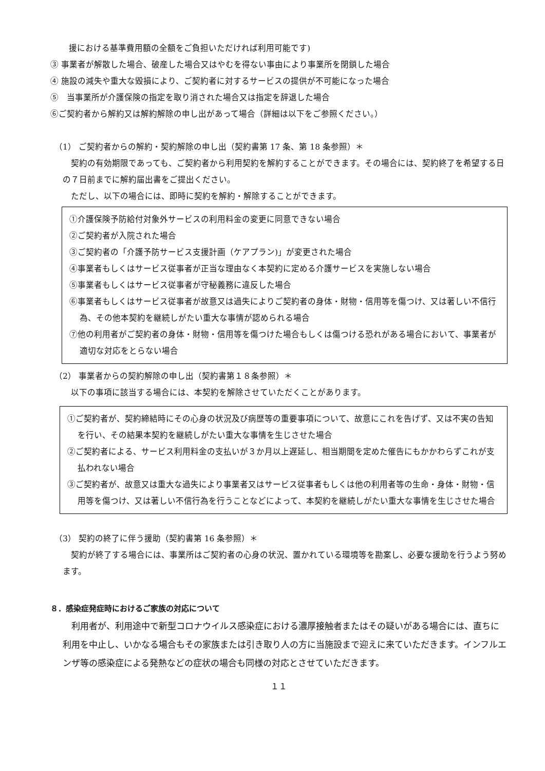援における基準費用額の全額をご負担いただければ利用可能です)
③ 事業者が解散した場合、破産した場合又はやむを得ない事由により事業所を閉鎖した場合
④ 施設の減失や重大な毀損により、ご契約者に対するサービスの提供が不可能になった場合
⑤　当事業所が介護保険の指定を取り消された場合又は指定を辞退した場合
⑥ご契約者から解約又は解約解除の申し出があって場合（詳細は以下をご参照ください。）
　（1） ご契約者からの解約・契約解除の申し出（契約書第 17 条、第 18 条参照）＊
　契約の有効期限であっても、ご契約者から利用契約を解約することができます。その場合には、契約終了を希望する日の７日前までに解約届出書をご提出ください。
　ただし、以下の場合には、即時に契約を解約・解除することができます。
①介護保険予防給付対象外サービスの利用料金の変更に同意できない場合
②ご契約者が入院された場合
③ご契約者の「介護予防サービス支援計画（ケアプラン)」が変更された場合
④事業者もしくはサービス従事者が正当な理由なく本契約に定める介護サービスを実施しない場合
⑤事業者もしくはサービス従事者が守秘義務に違反した場合
⑥事業者もしくはサービス従事者が故意又は過失によりご契約者の身体・財物・信用等を傷つけ、又は著しい不信行為、その他本契約を継続しがたい重大な事情が認められる場合
⑦他の利用者がご契約者の身体・財物・信用等を傷つけた場合もしくは傷つける恐れがある場合において、事業者が適切な対応をとらない場合
　（2） 事業者からの契約解除の申し出（契約書第１８条参照）＊
　以下の事項に該当する場合には、本契約を解除させていただくことがあります。
①ご契約者が、契約締結時にその心身の状況及び病歴等の重要事項について、故意にこれを告げず、又は不実の告知を行い、その結果本契約を継続しがたい重大な事情を生じさせた場合
②ご契約者による、サービス利用料金の支払いが３か月以上遅延し、相当期間を定めた催告にもかかわらずこれが支払われない場合
③ご契約者が、故意又は重大な過失により事業者又はサービス従事者もしくは他の利用者等の生命・身体・財物・信用等を傷つけ、又は著しい不信行為を行うことなどによって、本契約を継続しがたい重大な事情を生じさせた場合
　（3） 契約の終了に伴う援助（契約書第 16 条参照）＊
　契約が終了する場合には、事業所はご契約者の心身の状況、置かれている環境等を勘案し、必要な援助を行うよう努めます。
８．感染症発症時におけるご家族の対応について
　利用者が、利用途中で新型コロナウイルス感染症における濃厚接触者またはその疑いがある場合には、直ちに利用を中止し、いかなる場合もその家族または引き取り人の方に当施設まで迎えに来ていただきます。インフルエンザ等の感染症による発熱などの症状の場合も同様の対応とさせていただきます。
１１